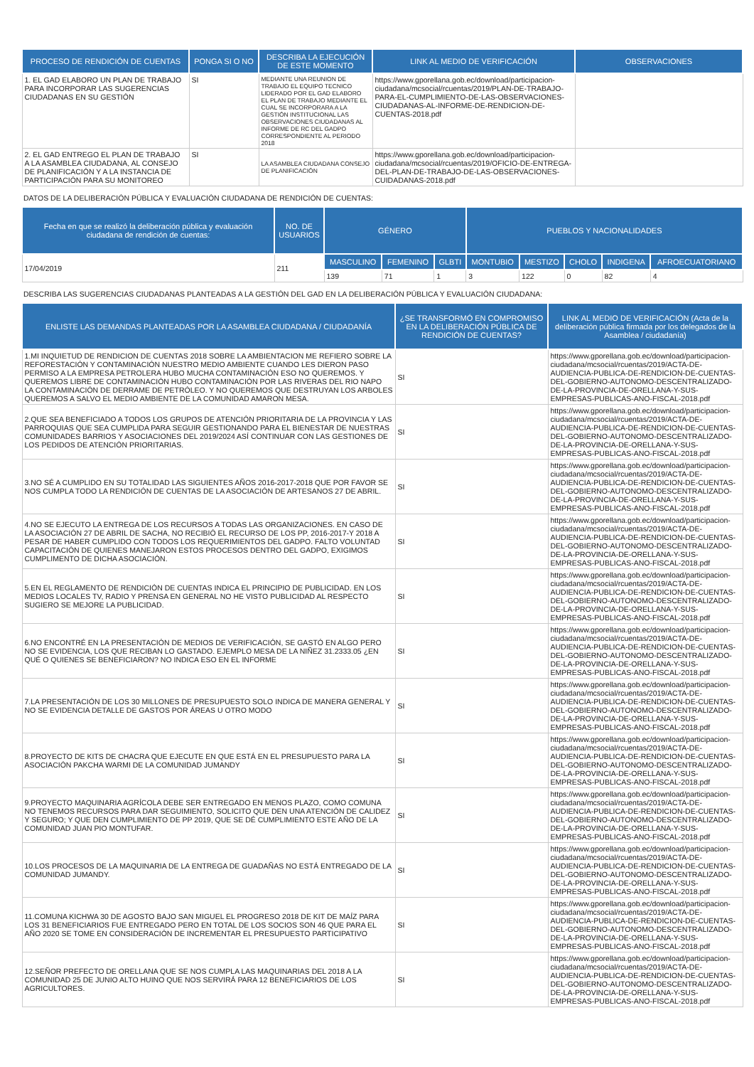| PROCESO DE RENDICIÓN DE CUENTAS | PONGA SI O NO | DESCRIBA LA EJECUCIÓN DE ESTE MOMENTO | LINK AL MEDIO DE VERIFICACIÓN | OBSERVACIONES |
| --- | --- | --- | --- | --- |
| 1. EL GAD ELABORO UN PLAN DE TRABAJO PARA INCORPORAR LAS SUGERENCIAS CIUDADANAS EN SU GESTIÓN | SI | MEDIANTE UNA REUNION DE TRABAJO EL EQUIPO TECNICO LIDERADO POR EL GAD ELABORO EL PLAN DE TRABAJO MEDIANTE EL CUAL SE INCORPORARA A LA GESTIÓN INSTITUCIONAL LAS OBSERVACIONES CIUDADANAS AL INFORME DE RC DEL GADPO CORRESPONDIENTE AL PERIODO 2018 | https://www.gporellana.gob.ec/download/participacion-ciudadana/mcsocial/rcuentas/2019/PLAN-DE-TRABAJO-PARA-EL-CUMPLIMIENTO-DE-LAS-OBSERVACIONES-CIUDADANAS-AL-INFORME-DE-RENDICION-DE-CUENTAS-2018.pdf | |
| 2. EL GAD ENTREGO EL PLAN DE TRABAJO A LA ASAMBLEA CIUDADANA, AL CONSEJO DE PLANIFICACIÓN Y A LA INSTANCIA DE PARTICIPACIÓN PARA SU MONITOREO | SI | LA ASAMBLEA CIUDADANA CONSEJO DE PLANIFICACIÓN | https://www.gporellana.gob.ec/download/participacion-ciudadana/mcsocial/rcuentas/2019/OFICIO-DE-ENTREGA-DEL-PLAN-DE-TRABAJO-DE-LAS-OBSERVACIONES-CUIDADANAS-2018.pdf | |
DATOS DE LA DELIBERACIÓN PÚBLICA Y EVALUACIÓN CIUDADANA DE RENDICIÓN DE CUENTAS:
| Fecha en que se realizó la deliberación pública y evaluación ciudadana de rendición de cuentas: | NO. DE USUARIOS | GÉNERO | | | PUEBLOS Y NACIONALIDADES | | | | |
| --- | --- | --- | --- | --- | --- | --- | --- | --- | --- |
| 17/04/2019 | 211 | MASCULINO | FEMENINO | GLBTI | MONTUBIO | MESTIZO | CHOLO | INDIGENA | AFROECUATORIANO |
| | | 139 | 71 | 1 | 3 | 122 | 0 | 82 | 4 |
DESCRIBA LAS SUGERENCIAS CIUDADANAS PLANTEADAS A LA GESTIÓN DEL GAD EN LA DELIBERACIÓN PÚBLICA Y EVALUACIÓN CIUDADANA:
| ENLISTE LAS DEMANDAS PLANTEADAS POR LA ASAMBLEA CIUDADANA / CIUDADANÍA | ¿SE TRANSFORMÓ EN COMPROMISO EN LA DELIBERACIÓN PÚBLICA DE RENDICIÓN DE CUENTAS? | LINK AL MEDIO DE VERIFICACIÓN (Acta de la deliberación pública firmada por los delegados de la Asamblea / ciudadanía) |
| --- | --- | --- |
| 1.MI INQUIETUD DE RENDICION DE CUENTAS 2018 SOBRE LA AMBIENTACION ME REFIERO SOBRE LA REFORESTACIÓN Y CONTAMINACIÓN NUESTRO MEDIO AMBIENTE CUANDO LES DIERON PASO PERMISO A LA EMPRESA PETROLERA HUBO MUCHA CONTAMINACIÓN ESO NO QUEREMOS. Y QUEREMOS LIBRE DE CONTAMINACIÓN HUBO CONTAMINACIÓN POR LAS RIVERAS DEL RIO NAPO LA CONTAMINACIÓN DE DERRAME DE PETRÓLEO. Y NO QUEREMOS QUE DESTRUYAN LOS ARBOLES QUEREMOS A SALVO EL MEDIO AMBIENTE DE LA COMUNIDAD AMARON MESA. | SI | https://www.gporellana.gob.ec/download/participacion-ciudadana/mcsocial/rcuentas/2019/ACTA-DE-AUDIENCIA-PUBLICA-DE-RENDICION-DE-CUENTAS-DEL-GOBIERNO-AUTONOMO-DESCENTRALIZADO-DE-LA-PROVINCIA-DE-ORELLANA-Y-SUS-EMPRESAS-PUBLICAS-ANO-FISCAL-2018.pdf |
| 2.QUE SEA BENEFICIADO A TODOS LOS GRUPOS DE ATENCIÓN PRIORITARIA DE LA PROVINCIA Y LAS PARROQUIAS QUE SEA CUMPLIDA PARA SEGUIR GESTIONANDO PARA EL BIENESTAR DE NUESTRAS COMUNIDADES BARRIOS Y ASOCIACIONES DEL 2019/2024 ASÍ CONTINUAR CON LAS GESTIONES DE LOS PEDIDOS DE ATENCIÓN PRIORITARIAS. | SI | https://www.gporellana.gob.ec/download/participacion-ciudadana/mcsocial/rcuentas/2019/ACTA-DE-AUDIENCIA-PUBLICA-DE-RENDICION-DE-CUENTAS-DEL-GOBIERNO-AUTONOMO-DESCENTRALIZADO-DE-LA-PROVINCIA-DE-ORELLANA-Y-SUS-EMPRESAS-PUBLICAS-ANO-FISCAL-2018.pdf |
| 3.NO SÉ A CUMPLIDO EN SU TOTALIDAD LAS SIGUIENTES AÑOS 2016-2017-2018 QUE POR FAVOR SE NOS CUMPLA TODO LA RENDICIÓN DE CUENTAS DE LA ASOCIACIÓN DE ARTESANOS 27 DE ABRIL. | SI | https://www.gporellana.gob.ec/download/participacion-ciudadana/mcsocial/rcuentas/2019/ACTA-DE-AUDIENCIA-PUBLICA-DE-RENDICION-DE-CUENTAS-DEL-GOBIERNO-AUTONOMO-DESCENTRALIZADO-DE-LA-PROVINCIA-DE-ORELLANA-Y-SUS-EMPRESAS-PUBLICAS-ANO-FISCAL-2018.pdf |
| 4.NO SE EJECUTO LA ENTREGA DE LOS RECURSOS A TODAS LAS ORGANIZACIONES. EN CASO DE LA ASOCIACIÓN 27 DE ABRIL DE SACHA, NO RECIBIÓ EL RECURSO DE LOS PP, 2016-2017-Y 2018 A PESAR DE HABER CUMPLIDO CON TODOS LOS REQUERIMIENTOS DEL GADPO. FALTO VOLUNTAD CAPACITACIÓN DE QUIENES MANEJARON ESTOS PROCESOS DENTRO DEL GADPO, EXIGIMOS CUMPLIMENTO DE DICHA ASOCIACIÓN. | SI | https://www.gporellana.gob.ec/download/participacion-ciudadana/mcsocial/rcuentas/2019/ACTA-DE-AUDIENCIA-PUBLICA-DE-RENDICION-DE-CUENTAS-DEL-GOBIERNO-AUTONOMO-DESCENTRALIZADO-DE-LA-PROVINCIA-DE-ORELLANA-Y-SUS-EMPRESAS-PUBLICAS-ANO-FISCAL-2018.pdf |
| 5.EN EL REGLAMENTO DE RENDICIÓN DE CUENTAS INDICA EL PRINCIPIO DE PUBLICIDAD. EN LOS MEDIOS LOCALES TV, RADIO Y PRENSA EN GENERAL NO HE VISTO PUBLICIDAD AL RESPECTO SUGIERO SE MEJORE LA PUBLICIDAD. | SI | https://www.gporellana.gob.ec/download/participacion-ciudadana/mcsocial/rcuentas/2019/ACTA-DE-AUDIENCIA-PUBLICA-DE-RENDICION-DE-CUENTAS-DEL-GOBIERNO-AUTONOMO-DESCENTRALIZADO-DE-LA-PROVINCIA-DE-ORELLANA-Y-SUS-EMPRESAS-PUBLICAS-ANO-FISCAL-2018.pdf |
| 6.NO ENCONTRÉ EN LA PRESENTACIÓN DE MEDIOS DE VERIFICACIÓN, SE GASTÓ EN ALGO PERO NO SE EVIDENCIA, LOS QUE RECIBAN LO GASTADO. EJEMPLO MESA DE LA NIÑEZ 31.2333.05 ¿EN QUÉ O QUIENES SE BENEFICIARON? NO INDICA ESO EN EL INFORME | SI | https://www.gporellana.gob.ec/download/participacion-ciudadana/mcsocial/rcuentas/2019/ACTA-DE-AUDIENCIA-PUBLICA-DE-RENDICION-DE-CUENTAS-DEL-GOBIERNO-AUTONOMO-DESCENTRALIZADO-DE-LA-PROVINCIA-DE-ORELLANA-Y-SUS-EMPRESAS-PUBLICAS-ANO-FISCAL-2018.pdf |
| 7.LA PRESENTACIÓN DE LOS 30 MILLONES DE PRESUPUESTO SOLO INDICA DE MANERA GENERAL Y NO SE EVIDENCIA DETALLE DE GASTOS POR ÁREAS U OTRO MODO | SI | https://www.gporellana.gob.ec/download/participacion-ciudadana/mcsocial/rcuentas/2019/ACTA-DE-AUDIENCIA-PUBLICA-DE-RENDICION-DE-CUENTAS-DEL-GOBIERNO-AUTONOMO-DESCENTRALIZADO-DE-LA-PROVINCIA-DE-ORELLANA-Y-SUS-EMPRESAS-PUBLICAS-ANO-FISCAL-2018.pdf |
| 8.PROYECTO DE KITS DE CHACRA QUE EJECUTE EN QUE ESTÁ EN EL PRESUPUESTO PARA LA ASOCIACIÓN PAKCHA WARMI DE LA COMUNIDAD JUMANDY | SI | https://www.gporellana.gob.ec/download/participacion-ciudadana/mcsocial/rcuentas/2019/ACTA-DE-AUDIENCIA-PUBLICA-DE-RENDICION-DE-CUENTAS-DEL-GOBIERNO-AUTONOMO-DESCENTRALIZADO-DE-LA-PROVINCIA-DE-ORELLANA-Y-SUS-EMPRESAS-PUBLICAS-ANO-FISCAL-2018.pdf |
| 9.PROYECTO MAQUINARIA AGRÍCOLA DEBE SER ENTREGADO EN MENOS PLAZO, COMO COMUNA NO TENEMOS RECURSOS PARA DAR SEGUIMIENTO, SOLICITO QUE DEN UNA ATENCIÓN DE CALIDEZ Y SEGURO; Y QUE DEN CUMPLIMIENTO DE PP 2019, QUE SE DÉ CUMPLIMIENTO ESTE AÑO DE LA COMUNIDAD JUAN PIO MONTUFAR. | SI | https://www.gporellana.gob.ec/download/participacion-ciudadana/mcsocial/rcuentas/2019/ACTA-DE-AUDIENCIA-PUBLICA-DE-RENDICION-DE-CUENTAS-DEL-GOBIERNO-AUTONOMO-DESCENTRALIZADO-DE-LA-PROVINCIA-DE-ORELLANA-Y-SUS-EMPRESAS-PUBLICAS-ANO-FISCAL-2018.pdf |
| 10.LOS PROCESOS DE LA MAQUINARIA DE LA ENTREGA DE GUADAÑAS NO ESTÁ ENTREGADO DE LA COMUNIDAD JUMANDY. | SI | https://www.gporellana.gob.ec/download/participacion-ciudadana/mcsocial/rcuentas/2019/ACTA-DE-AUDIENCIA-PUBLICA-DE-RENDICION-DE-CUENTAS-DEL-GOBIERNO-AUTONOMO-DESCENTRALIZADO-DE-LA-PROVINCIA-DE-ORELLANA-Y-SUS-EMPRESAS-PUBLICAS-ANO-FISCAL-2018.pdf |
| 11.COMUNA KICHWA 30 DE AGOSTO BAJO SAN MIGUEL EL PROGRESO 2018 DE KIT DE MAÍZ PARA LOS 31 BENEFICIARIOS FUE ENTREGADO PERO EN TOTAL DE LOS SOCIOS SON 46 QUE PARA EL AÑO 2020 SE TOME EN CONSIDERACIÓN DE INCREMENTAR EL PRESUPUESTO PARTICIPATIVO | SI | https://www.gporellana.gob.ec/download/participacion-ciudadana/mcsocial/rcuentas/2019/ACTA-DE-AUDIENCIA-PUBLICA-DE-RENDICION-DE-CUENTAS-DEL-GOBIERNO-AUTONOMO-DESCENTRALIZADO-DE-LA-PROVINCIA-DE-ORELLANA-Y-SUS-EMPRESAS-PUBLICAS-ANO-FISCAL-2018.pdf |
| 12.SEÑOR PREFECTO DE ORELLANA QUE SE NOS CUMPLA LAS MAQUINARIAS DEL 2018 A LA COMUNIDAD 25 DE JUNIO ALTO HUINO QUE NOS SERVIRÁ PARA 12 BENEFICIARIOS DE LOS AGRICULTORES. | SI | https://www.gporellana.gob.ec/download/participacion-ciudadana/mcsocial/rcuentas/2019/ACTA-DE-AUDIENCIA-PUBLICA-DE-RENDICION-DE-CUENTAS-DEL-GOBIERNO-AUTONOMO-DESCENTRALIZADO-DE-LA-PROVINCIA-DE-ORELLANA-Y-SUS-EMPRESAS-PUBLICAS-ANO-FISCAL-2018.pdf |